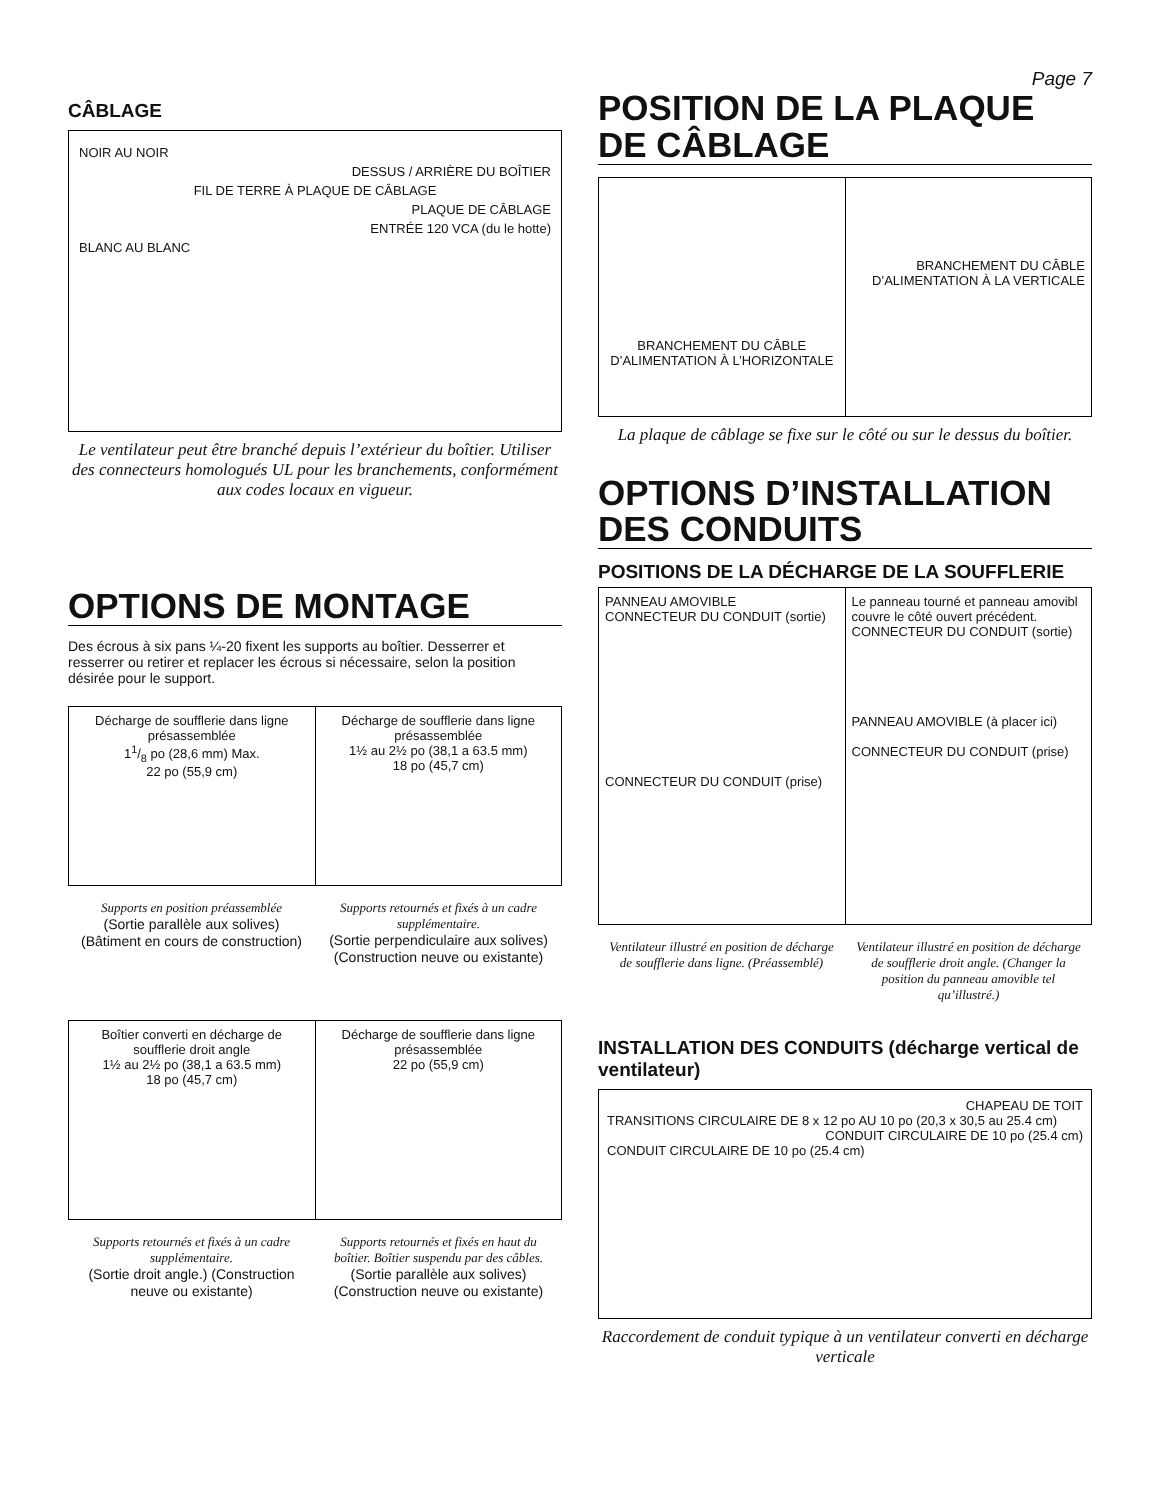Page 7
CÂBLAGE
NOIR AU NOIR
DESSUS / ARRIÈRE DU BOÎTIER
FIL DE TERRE À PLAQUE DE CÂBLAGE
PLAQUE DE CÂBLAGE
ENTRÉE 120 VCA (du le hotte)
BLANC AU BLANC
Le ventilateur peut être branché depuis l’extérieur du boîtier. Utiliser des connecteurs homologués UL pour les branchements, conformément aux codes locaux en vigueur.
OPTIONS DE MONTAGE
Des écrous à six pans ¼-20 fixent les supports au boîtier. Desserrer et resserrer ou retirer et replacer les écrous si nécessaire, selon la position désirée pour le support.
Décharge de soufflerie dans ligne présassemblée
11/8 po (28,6 mm) Max.
22 po (55,9 cm)
Décharge de soufflerie dans ligne présassemblée
1½ au 2½ po (38,1 a 63.5 mm)
18 po (45,7 cm)
Supports en position préassemblée
(Sortie parallèle aux solives) (Bâtiment en cours de construction)
Supports retournés et fixés à un cadre supplémentaire.
(Sortie perpendiculaire aux solives) (Construction neuve ou existante)
Boîtier converti en décharge de soufflerie droit angle
1½ au 2½ po (38,1 a 63.5 mm)
18 po (45,7 cm)
Décharge de soufflerie dans ligne présassemblée
22 po (55,9 cm)
Supports retournés et fixés à un cadre supplémentaire.
(Sortie droit angle.) (Construction neuve ou existante)
Supports retournés et fixés en haut du boîtier. Boîtier suspendu par des câbles.
(Sortie parallèle aux solives) (Construction neuve ou existante)
POSITION DE LA PLAQUE DE CÂBLAGE
BRANCHEMENT DU CÂBLE D’ALIMENTATION À L’HORIZONTALE
BRANCHEMENT DU CÂBLE D’ALIMENTATION À LA VERTICALE
La plaque de câblage se fixe sur le côté ou sur le dessus du boîtier.
OPTIONS D’INSTALLATION DES CONDUITS
POSITIONS DE LA DÉCHARGE DE LA SOUFFLERIE
PANNEAU AMOVIBLE CONNECTEUR DU CONDUIT (sortie)
CONNECTEUR DU CONDUIT (prise)
Le panneau tourné et panneau amovibl couvre le côté ouvert précédent. CONNECTEUR DU CONDUIT (sortie)
PANNEAU AMOVIBLE (à placer ici)
CONNECTEUR DU CONDUIT (prise)
Ventilateur illustré en position de décharge de soufflerie dans ligne. (Préassemblé)
Ventilateur illustré en position de décharge de soufflerie droit angle. (Changer la position du panneau amovible tel qu’illustré.)
INSTALLATION DES CONDUITS (décharge vertical de ventilateur)
CHAPEAU DE TOIT
TRANSITIONS CIRCULAIRE DE 8 x 12 po AU 10 po (20,3 x 30,5 au 25.4 cm)
CONDUIT CIRCULAIRE DE 10 po (25.4 cm)
CONDUIT CIRCULAIRE DE 10 po (25.4 cm)
Raccordement de conduit typique à un ventilateur converti en décharge verticale